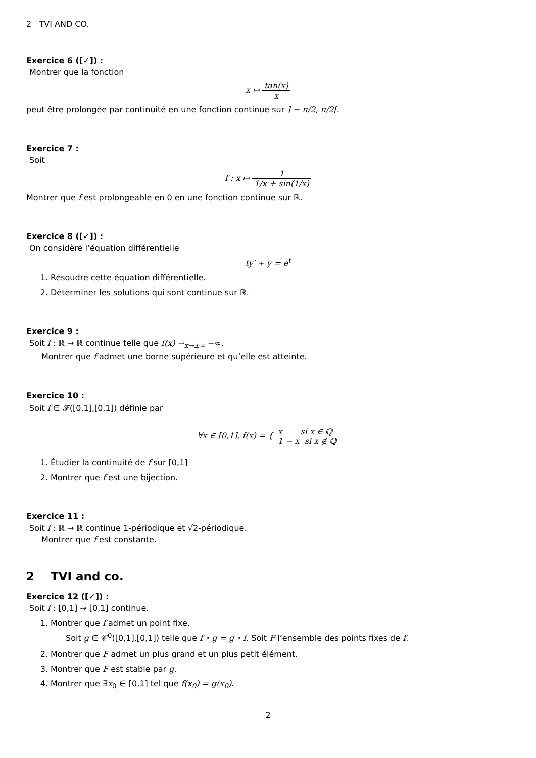2 TVI AND CO.
Exercice 6 ([✓]) :
Montrer que la fonction
x ↦ tan(x) x
peut être prolongée par continuité en une fonction continue sur ] − π/2, π/2[.
Exercice 7 :
Soit
f : x ↦ 1 1/x + sin(1/x)
Montrer que f est prolongeable en 0 en une fonction continue sur ℝ.
Exercice 8 ([✓]) :
On considère l’équation différentielle
ty′ + y = e<sup>t</sup>
1. Résoudre cette équation différentielle.
2. Déterminer les solutions qui sont continue sur ℝ.
Exercice 9 :
Soit f : ℝ → ℝ continue telle que f(x) →<sub>x→±∞</sub> −∞.
Montrer que f admet une borne supérieure et qu’elle est atteinte.
Exercice 10 :
Soit f ∈ 𝓕([0,1],[0,1]) définie par
∀x ∈ [0,1], f(x) = { x si x ∈ ℚ 1 − x si x ∉ ℚ
1. Étudier la continuité de f sur [0,1]
2. Montrer que f est une bijection.
Exercice 11 :
Soit f : ℝ → ℝ continue 1-périodique et √2-périodique.
Montrer que f est constante.
2 TVI and co.
Exercice 12 ([✓]) :
Soit f : [0,1] → [0,1] continue.
1. Montrer que f admet un point fixe.
Soit g ∈ 𝒞<sup>0</sup>([0,1],[0,1]) telle que f ∘ g = g ∘ f. Soit F l’ensemble des points fixes de f.
2. Montrer que F admet un plus grand et un plus petit élément.
3. Montrer que F est stable par g.
4. Montrer que ∃x<sub>0</sub> ∈ [0,1] tel que f(x<sub>0</sub>) = g(x<sub>0</sub>).
2